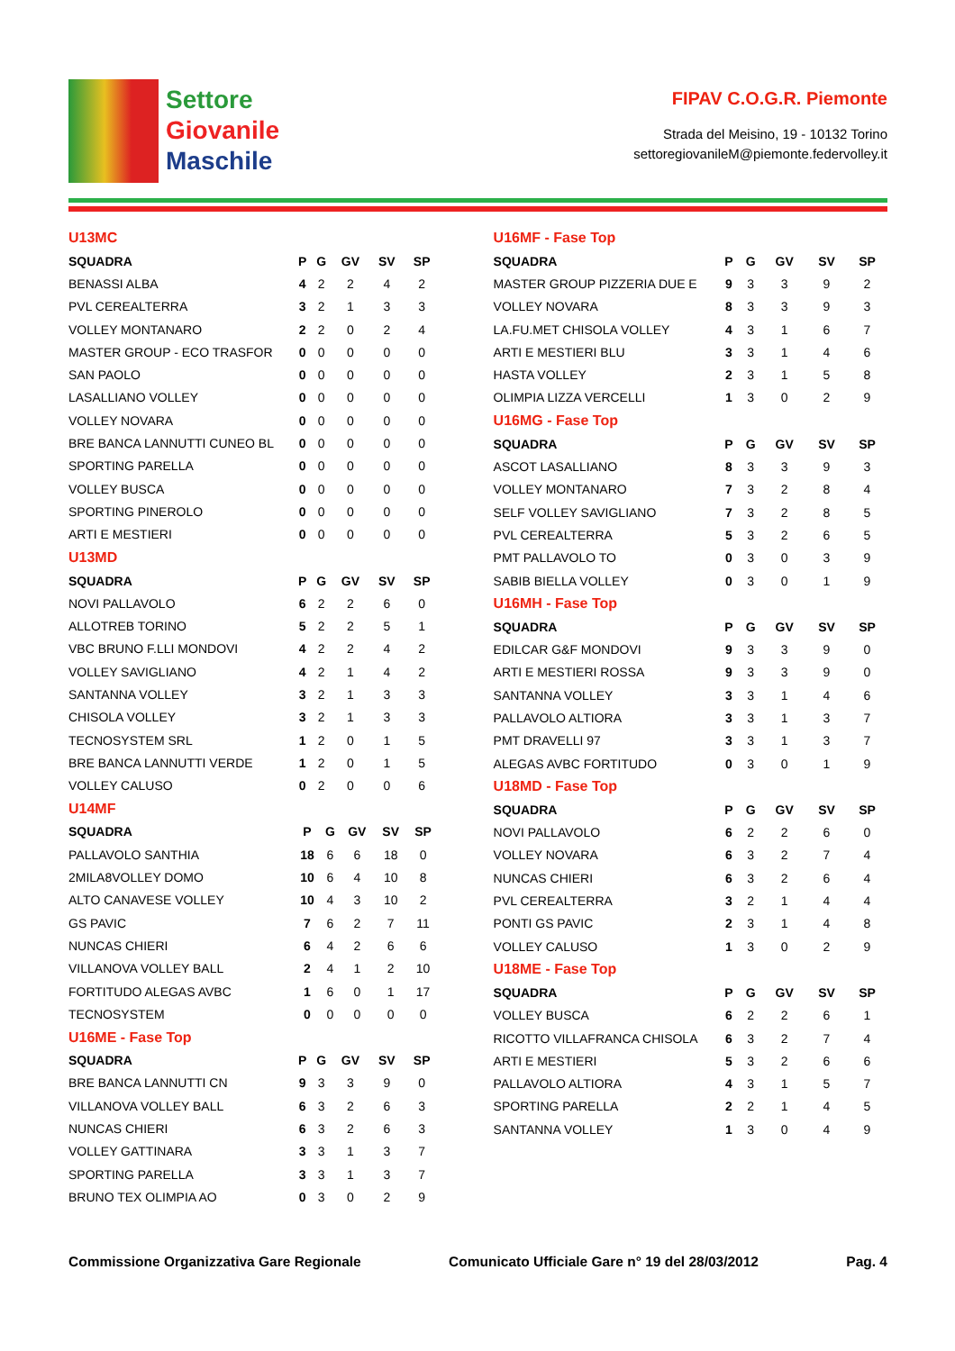Settore
Giovanile
Maschile
FIPAV C.O.G.R. Piemonte
Strada del Meisino, 19 - 10132 Torino
settoregiovanileM@piemonte.federvolley.it
U13MC
| SQUADRA | P | G | GV | SV | SP |
| --- | --- | --- | --- | --- | --- |
| BENASSI ALBA | 4 | 2 | 2 | 4 | 2 |
| PVL CEREALTERRA | 3 | 2 | 1 | 3 | 3 |
| VOLLEY MONTANARO | 2 | 2 | 0 | 2 | 4 |
| MASTER GROUP - ECO TRASFOR | 0 | 0 | 0 | 0 | 0 |
| SAN PAOLO | 0 | 0 | 0 | 0 | 0 |
| LASALLIANO VOLLEY | 0 | 0 | 0 | 0 | 0 |
| VOLLEY NOVARA | 0 | 0 | 0 | 0 | 0 |
| BRE BANCA LANNUTTI CUNEO BL | 0 | 0 | 0 | 0 | 0 |
| SPORTING PARELLA | 0 | 0 | 0 | 0 | 0 |
| VOLLEY BUSCA | 0 | 0 | 0 | 0 | 0 |
| SPORTING PINEROLO | 0 | 0 | 0 | 0 | 0 |
| ARTI E MESTIERI | 0 | 0 | 0 | 0 | 0 |
U13MD
| SQUADRA | P | G | GV | SV | SP |
| --- | --- | --- | --- | --- | --- |
| NOVI PALLAVOLO | 6 | 2 | 2 | 6 | 0 |
| ALLOTREB TORINO | 5 | 2 | 2 | 5 | 1 |
| VBC BRUNO F.LLI MONDOVI | 4 | 2 | 2 | 4 | 2 |
| VOLLEY SAVIGLIANO | 4 | 2 | 1 | 4 | 2 |
| SANTANNA VOLLEY | 3 | 2 | 1 | 3 | 3 |
| CHISOLA VOLLEY | 3 | 2 | 1 | 3 | 3 |
| TECNOSYSTEM SRL | 1 | 2 | 0 | 1 | 5 |
| BRE BANCA LANNUTTI VERDE | 1 | 2 | 0 | 1 | 5 |
| VOLLEY CALUSO | 0 | 2 | 0 | 0 | 6 |
U14MF
| SQUADRA | P | G | GV | SV | SP |
| --- | --- | --- | --- | --- | --- |
| PALLAVOLO SANTHIA | 18 | 6 | 6 | 18 | 0 |
| 2MILA8VOLLEY DOMO | 10 | 6 | 4 | 10 | 8 |
| ALTO CANAVESE VOLLEY | 10 | 4 | 3 | 10 | 2 |
| GS PAVIC | 7 | 6 | 2 | 7 | 11 |
| NUNCAS CHIERI | 6 | 4 | 2 | 6 | 6 |
| VILLANOVA VOLLEY BALL | 2 | 4 | 1 | 2 | 10 |
| FORTITUDO ALEGAS AVBC | 1 | 6 | 0 | 1 | 17 |
| TECNOSYSTEM | 0 | 0 | 0 | 0 | 0 |
U16ME - Fase Top
| SQUADRA | P | G | GV | SV | SP |
| --- | --- | --- | --- | --- | --- |
| BRE BANCA LANNUTTI CN | 9 | 3 | 3 | 9 | 0 |
| VILLANOVA VOLLEY BALL | 6 | 3 | 2 | 6 | 3 |
| NUNCAS CHIERI | 6 | 3 | 2 | 6 | 3 |
| VOLLEY GATTINARA | 3 | 3 | 1 | 3 | 7 |
| SPORTING PARELLA | 3 | 3 | 1 | 3 | 7 |
| BRUNO TEX OLIMPIA AO | 0 | 3 | 0 | 2 | 9 |
U16MF - Fase Top
| SQUADRA | P | G | GV | SV | SP |
| --- | --- | --- | --- | --- | --- |
| MASTER GROUP PIZZERIA DUE E | 9 | 3 | 3 | 9 | 2 |
| VOLLEY NOVARA | 8 | 3 | 3 | 9 | 3 |
| LA.FU.MET CHISOLA VOLLEY | 4 | 3 | 1 | 6 | 7 |
| ARTI E MESTIERI BLU | 3 | 3 | 1 | 4 | 6 |
| HASTA VOLLEY | 2 | 3 | 1 | 5 | 8 |
| OLIMPIA LIZZA VERCELLI | 1 | 3 | 0 | 2 | 9 |
U16MG - Fase Top
| SQUADRA | P | G | GV | SV | SP |
| --- | --- | --- | --- | --- | --- |
| ASCOT LASALLIANO | 8 | 3 | 3 | 9 | 3 |
| VOLLEY MONTANARO | 7 | 3 | 2 | 8 | 4 |
| SELF VOLLEY SAVIGLIANO | 7 | 3 | 2 | 8 | 5 |
| PVL CEREALTERRA | 5 | 3 | 2 | 6 | 5 |
| PMT PALLAVOLO TO | 0 | 3 | 0 | 3 | 9 |
| SABIB BIELLA VOLLEY | 0 | 3 | 0 | 1 | 9 |
U16MH - Fase Top
| SQUADRA | P | G | GV | SV | SP |
| --- | --- | --- | --- | --- | --- |
| EDILCAR G&F MONDOVI | 9 | 3 | 3 | 9 | 0 |
| ARTI E MESTIERI ROSSA | 9 | 3 | 3 | 9 | 0 |
| SANTANNA VOLLEY | 3 | 3 | 1 | 4 | 6 |
| PALLAVOLO ALTIORA | 3 | 3 | 1 | 3 | 7 |
| PMT DRAVELLI 97 | 3 | 3 | 1 | 3 | 7 |
| ALEGAS AVBC FORTITUDO | 0 | 3 | 0 | 1 | 9 |
U18MD - Fase Top
| SQUADRA | P | G | GV | SV | SP |
| --- | --- | --- | --- | --- | --- |
| NOVI PALLAVOLO | 6 | 2 | 2 | 6 | 0 |
| VOLLEY NOVARA | 6 | 3 | 2 | 7 | 4 |
| NUNCAS CHIERI | 6 | 3 | 2 | 6 | 4 |
| PVL CEREALTERRA | 3 | 2 | 1 | 4 | 4 |
| PONTI GS PAVIC | 2 | 3 | 1 | 4 | 8 |
| VOLLEY CALUSO | 1 | 3 | 0 | 2 | 9 |
U18ME - Fase Top
| SQUADRA | P | G | GV | SV | SP |
| --- | --- | --- | --- | --- | --- |
| VOLLEY BUSCA | 6 | 2 | 2 | 6 | 1 |
| RICOTTO VILLAFRANCA CHISOLA | 6 | 3 | 2 | 7 | 4 |
| ARTI E MESTIERI | 5 | 3 | 2 | 6 | 6 |
| PALLAVOLO ALTIORA | 4 | 3 | 1 | 5 | 7 |
| SPORTING PARELLA | 2 | 2 | 1 | 4 | 5 |
| SANTANNA VOLLEY | 1 | 3 | 0 | 4 | 9 |
Commissione Organizzativa Gare Regionale Comunicato Ufficiale Gare n° 19 del 28/03/2012 Pag. 4